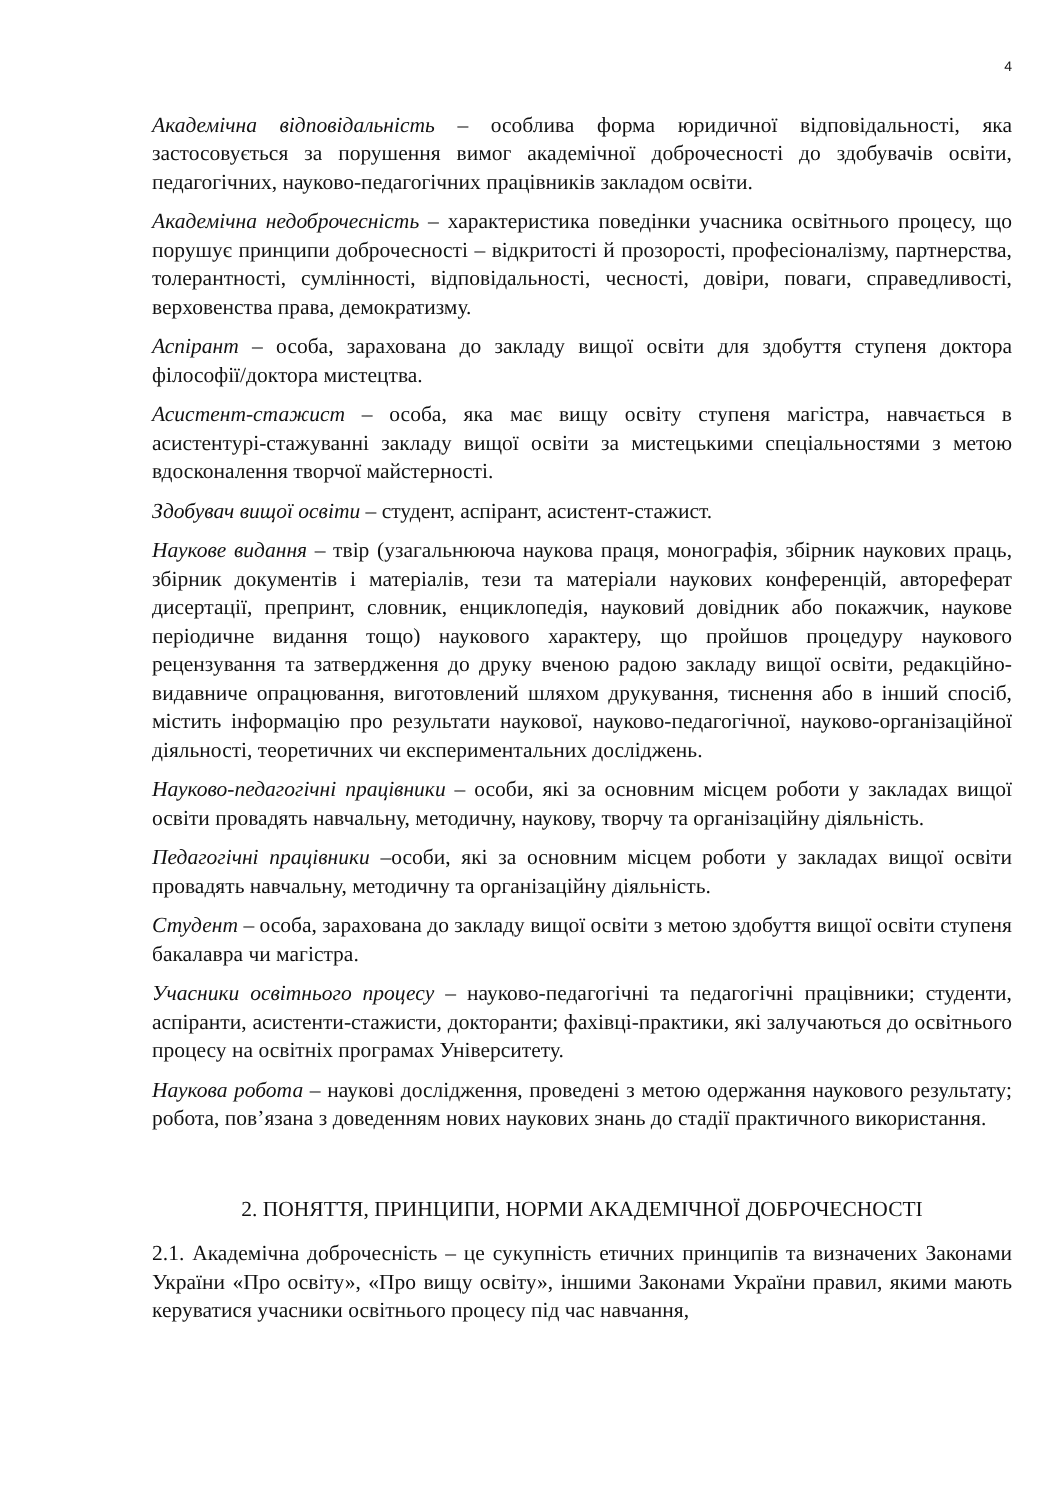4
Академічна відповідальність – особлива форма юридичної відповідальності, яка застосовується за порушення вимог академічної доброчесності до здобувачів освіти, педагогічних, науково-педагогічних працівників закладом освіти.
Академічна недоброчесність – характеристика поведінки учасника освітнього процесу, що порушує принципи доброчесності – відкритості й прозорості, професіоналізму, партнерства, толерантності, сумлінності, відповідальності, чесності, довіри, поваги, справедливості, верховенства права, демократизму.
Аспірант – особа, зарахована до закладу вищої освіти для здобуття ступеня доктора філософії/доктора мистецтва.
Асистент-стажист – особа, яка має вищу освіту ступеня магістра, навчається в асистентурі-стажуванні закладу вищої освіти за мистецькими спеціальностями з метою вдосконалення творчої майстерності.
Здобувач вищої освіти – студент, аспірант, асистент-стажист.
Наукове видання – твір (узагальнююча наукова праця, монографія, збірник наукових праць, збірник документів і матеріалів, тези та матеріали наукових конференцій, автореферат дисертації, препринт, словник, енциклопедія, науковий довідник або покажчик, наукове періодичне видання тощо) наукового характеру, що пройшов процедуру наукового рецензування та затвердження до друку вченою радою закладу вищої освіти, редакційно-видавниче опрацювання, виготовлений шляхом друкування, тиснення або в інший спосіб, містить інформацію про результати наукової, науково-педагогічної, науково-організаційної діяльності, теоретичних чи експериментальних досліджень.
Науково-педагогічні працівники – особи, які за основним місцем роботи у закладах вищої освіти провадять навчальну, методичну, наукову, творчу та організаційну діяльність.
Педагогічні працівники –особи, які за основним місцем роботи у закладах вищої освіти провадять навчальну, методичну та організаційну діяльність.
Студент – особа, зарахована до закладу вищої освіти з метою здобуття вищої освіти ступеня бакалавра чи магістра.
Учасники освітнього процесу – науково-педагогічні та педагогічні працівники; студенти, аспіранти, асистенти-стажисти, докторанти; фахівці-практики, які залучаються до освітнього процесу на освітніх програмах Університету.
Наукова робота – наукові дослідження, проведені з метою одержання наукового результату; робота, пов’язана з доведенням нових наукових знань до стадії практичного використання.
2. ПОНЯТТЯ, ПРИНЦИПИ, НОРМИ АКАДЕМІЧНОЇ ДОБРОЧЕСНОСТІ
2.1. Академічна доброчесність – це сукупність етичних принципів та визначених Законами України «Про освіту», «Про вищу освіту», іншими Законами України правил, якими мають керуватися учасники освітнього процесу під час навчання,